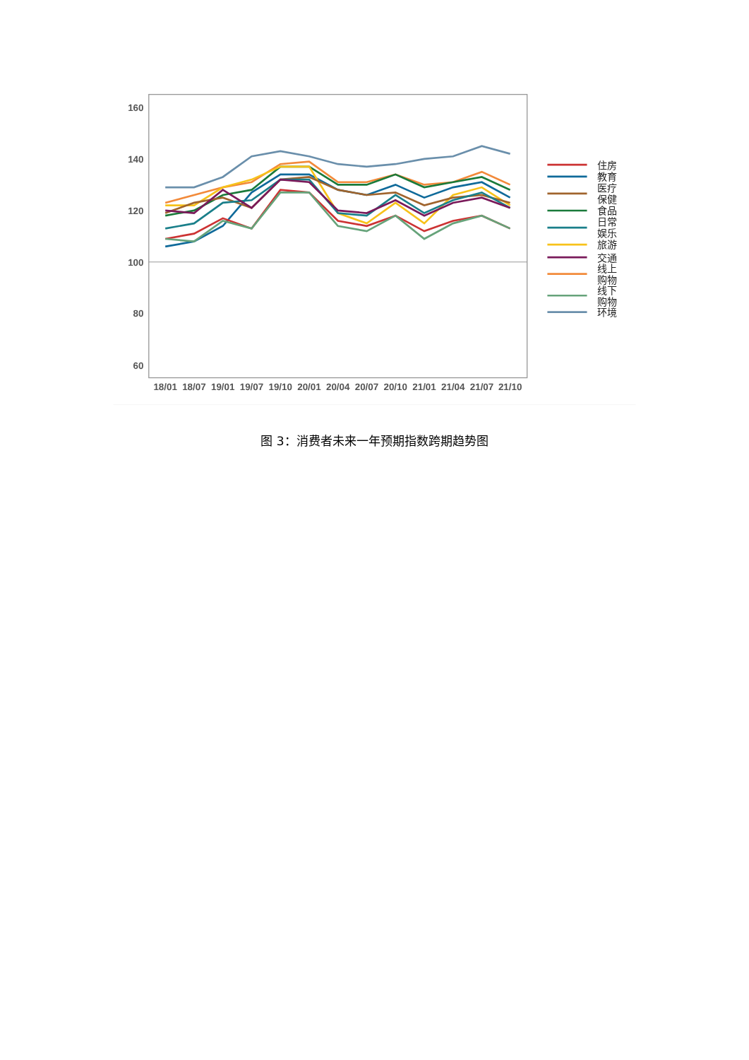160
140
120
100
80
60
18/01
18/07
19/01
19/07
19/10
20/01
20/04
20/07
20/10
21/01
21/04
21/07
21/10
住房
教育
医疗
保健
食品
日常
娱乐
旅游
交通
线上
购物
线下
购物
环境
图 3：消费者未来一年预期指数跨期趋势图